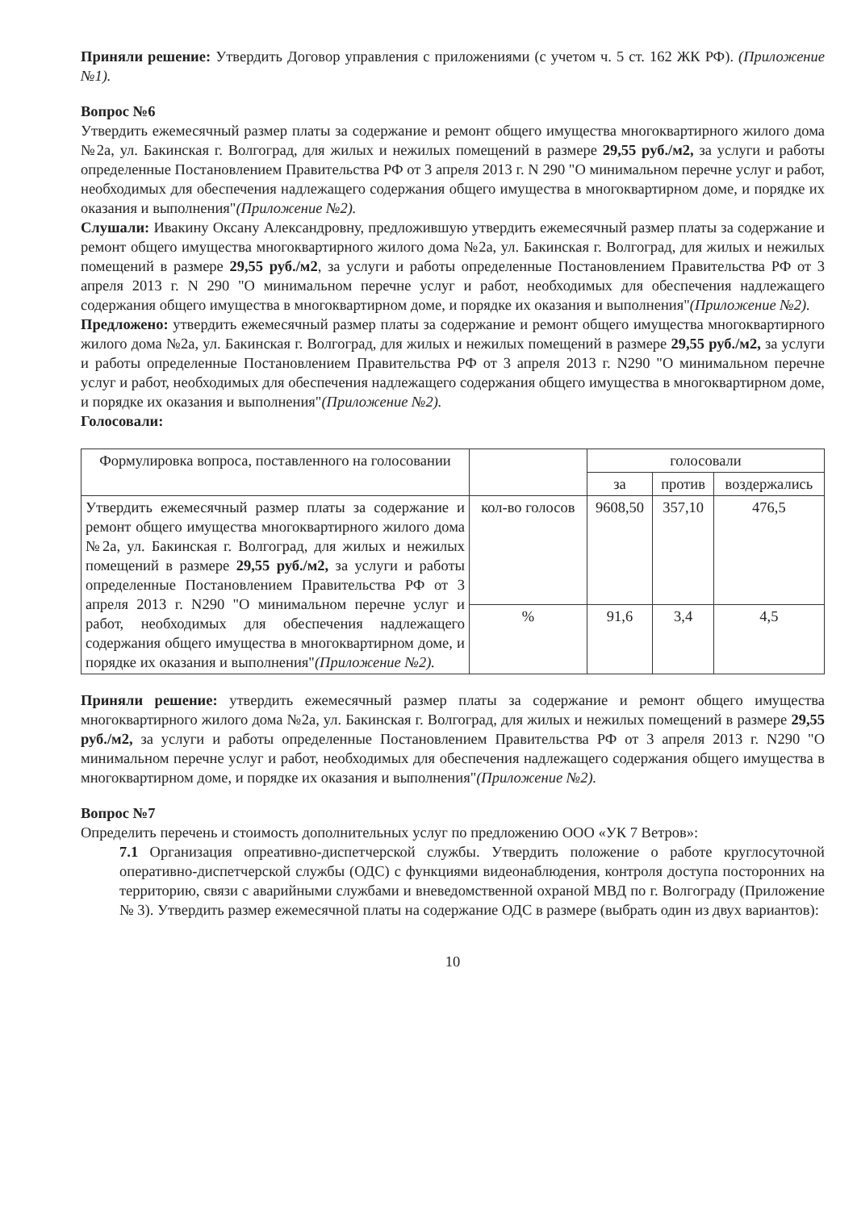Приняли решение: Утвердить Договор управления с приложениями (с учетом ч. 5 ст. 162 ЖК РФ). (Приложение №1).
Вопрос №6
Утвердить ежемесячный размер платы за содержание и ремонт общего имущества многоквартирного жилого дома №2а, ул. Бакинская г. Волгоград, для жилых и нежилых помещений в размере 29,55 руб./м2, за услуги и работы определенные Постановлением Правительства РФ от 3 апреля 2013 г. N 290 "О минимальном перечне услуг и работ, необходимых для обеспечения надлежащего содержания общего имущества в многоквартирном доме, и порядке их оказания и выполнения"(Приложение №2).
Слушали: Ивакину Оксану Александровну, предложившую утвердить ежемесячный размер платы за содержание и ремонт общего имущества многоквартирного жилого дома №2а, ул. Бакинская г. Волгоград, для жилых и нежилых помещений в размере 29,55 руб./м2, за услуги и работы определенные Постановлением Правительства РФ от 3 апреля 2013 г. N 290 "О минимальном перечне услуг и работ, необходимых для обеспечения надлежащего содержания общего имущества в многоквартирном доме, и порядке их оказания и выполнения"(Приложение №2).
Предложено: утвердить ежемесячный размер платы за содержание и ремонт общего имущества многоквартирного жилого дома №2а, ул. Бакинская г. Волгоград, для жилых и нежилых помещений в размере 29,55 руб./м2, за услуги и работы определенные Постановлением Правительства РФ от 3 апреля 2013 г. N290 "О минимальном перечне услуг и работ, необходимых для обеспечения надлежащего содержания общего имущества в многоквартирном доме, и порядке их оказания и выполнения"(Приложение №2).
Голосовали:
| Формулировка вопроса, поставленного на голосовании | | голосовали | | |
| --- | --- | --- | --- | --- |
| | | за | против | воздержались |
| Утвердить ежемесячный размер платы за содержание и ремонт общего имущества многоквартирного жилого дома №2а, ул. Бакинская г. Волгоград, для жилых и нежилых помещений в размере 29,55 руб./м2, за услуги и работы определенные Постановлением Правительства РФ от 3 апреля 2013 г. N290 "О минимальном перечне услуг и работ, необходимых для обеспечения надлежащего содержания общего имущества в многоквартирном доме, и порядке их оказания и выполнения" (Приложение №2). | кол-во голосов | 9608,50 | 357,10 | 476,5 |
| | % | 91,6 | 3,4 | 4,5 |
Приняли решение: утвердить ежемесячный размер платы за содержание и ремонт общего имущества многоквартирного жилого дома №2а, ул. Бакинская г. Волгоград, для жилых и нежилых помещений в размере 29,55 руб./м2, за услуги и работы определенные Постановлением Правительства РФ от 3 апреля 2013 г. N290 "О минимальном перечне услуг и работ, необходимых для обеспечения надлежащего содержания общего имущества в многоквартирном доме, и порядке их оказания и выполнения"(Приложение №2).
Вопрос №7
Определить перечень и стоимость дополнительных услуг по предложению ООО «УК 7 Ветров»:
7.1 Организация опреативно-диспетчерской службы. Утвердить положение о работе круглосуточной оперативно-диспетчерской службы (ОДС) с функциями видеонаблюдения, контроля доступа посторонних на территорию, связи с аварийными службами и вневедомственной охраной МВД по г. Волгограду (Приложение № 3). Утвердить размер ежемесячной платы на содержание ОДС в размере (выбрать один из двух вариантов):
10